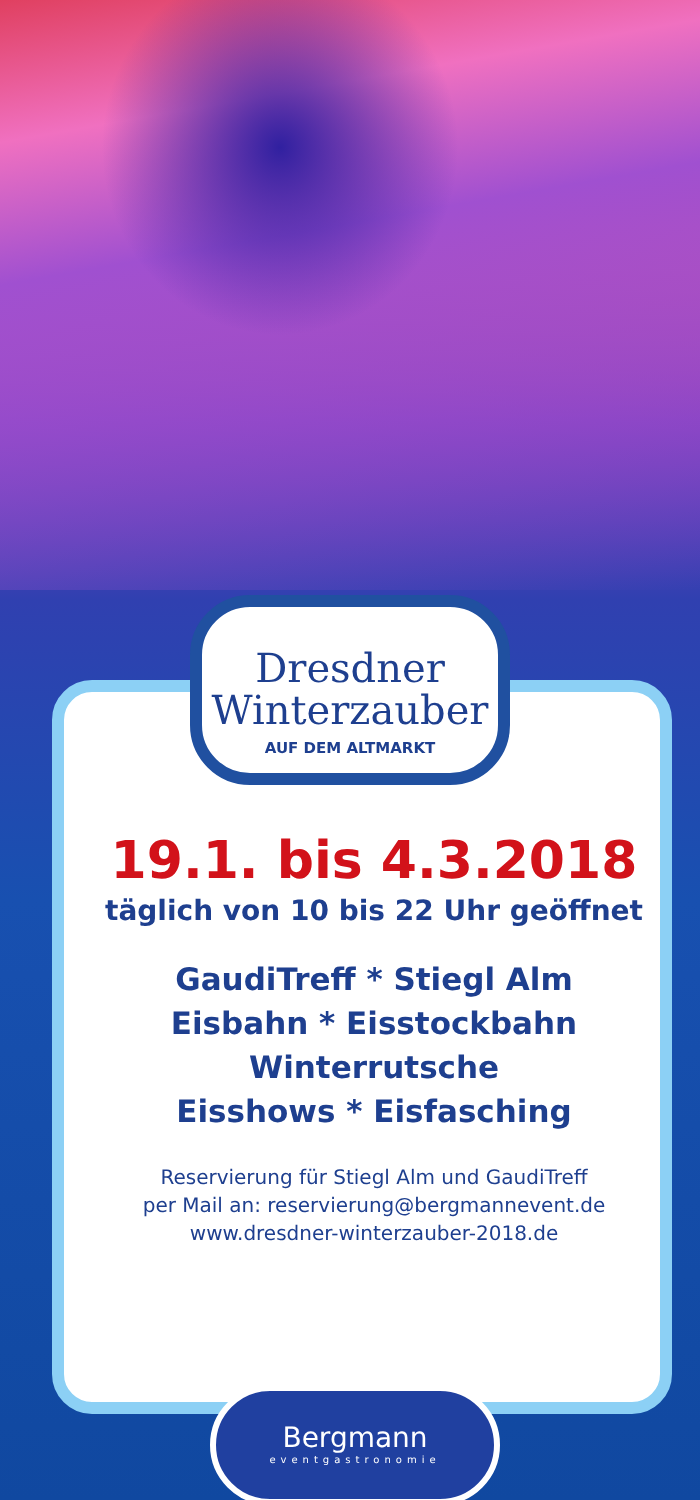Dresdner
Winterzauber
AUF DEM ALTMARKT
19.1. bis 4.3.2018
täglich von 10 bis 22 Uhr geöffnet
GaudiTreff * Stiegl Alm
Eisbahn * Eisstockbahn
Winterrutsche
Eisshows * Eisfasching
Reservierung für Stiegl Alm und GaudiTreff
per Mail an: reservierung@bergmannevent.de
www.dresdner-winterzauber-2018.de
Bergmann
eventgastronomie